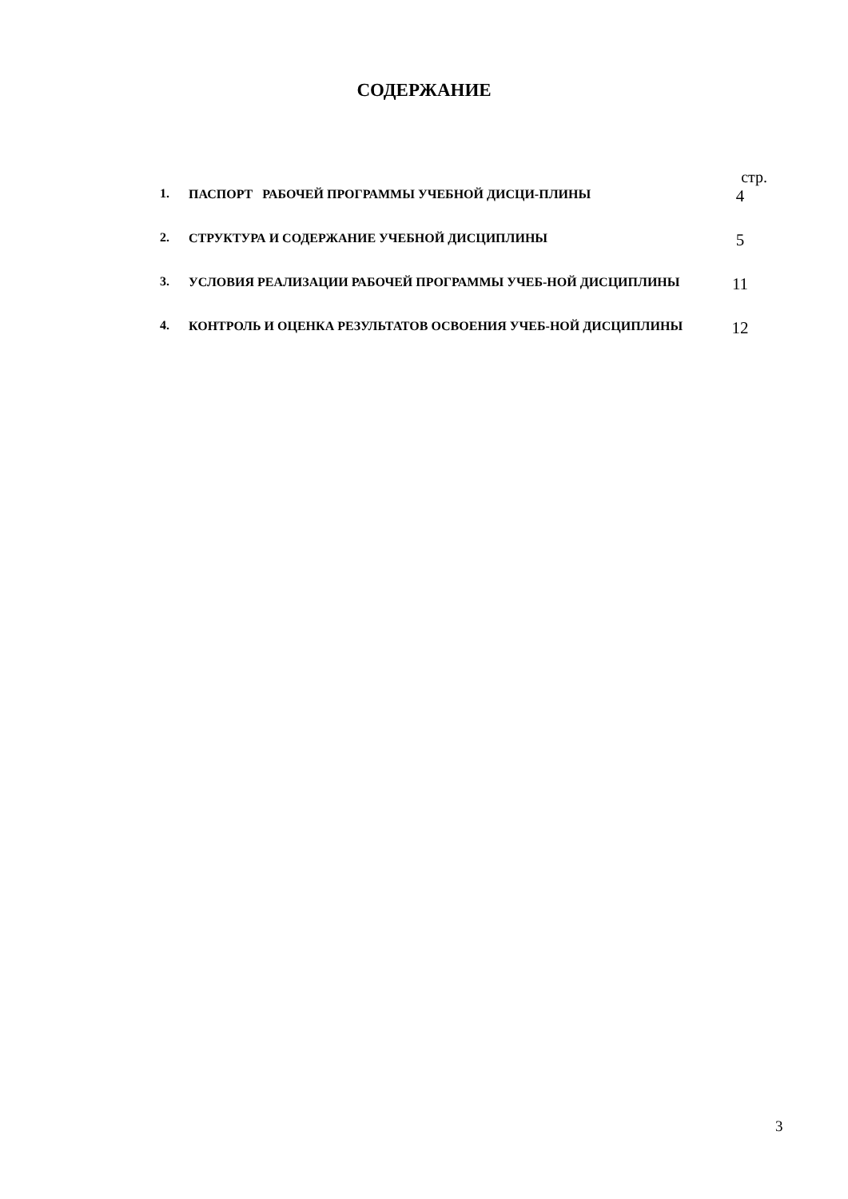СОДЕРЖАНИЕ
стр.
1.
ПАСПОРТ РАБОЧЕЙ ПРОГРАММЫ УЧЕБНОЙ ДИСЦИ-ПЛИНЫ
4
2.
СТРУКТУРА И СОДЕРЖАНИЕ УЧЕБНОЙ ДИСЦИПЛИНЫ
5
3.
УСЛОВИЯ РЕАЛИЗАЦИИ РАБОЧЕЙ ПРОГРАММЫ УЧЕБ-НОЙ ДИСЦИПЛИНЫ
11
4.
КОНТРОЛЬ И ОЦЕНКА РЕЗУЛЬТАТОВ ОСВОЕНИЯ УЧЕБ-НОЙ ДИСЦИПЛИНЫ
12
3